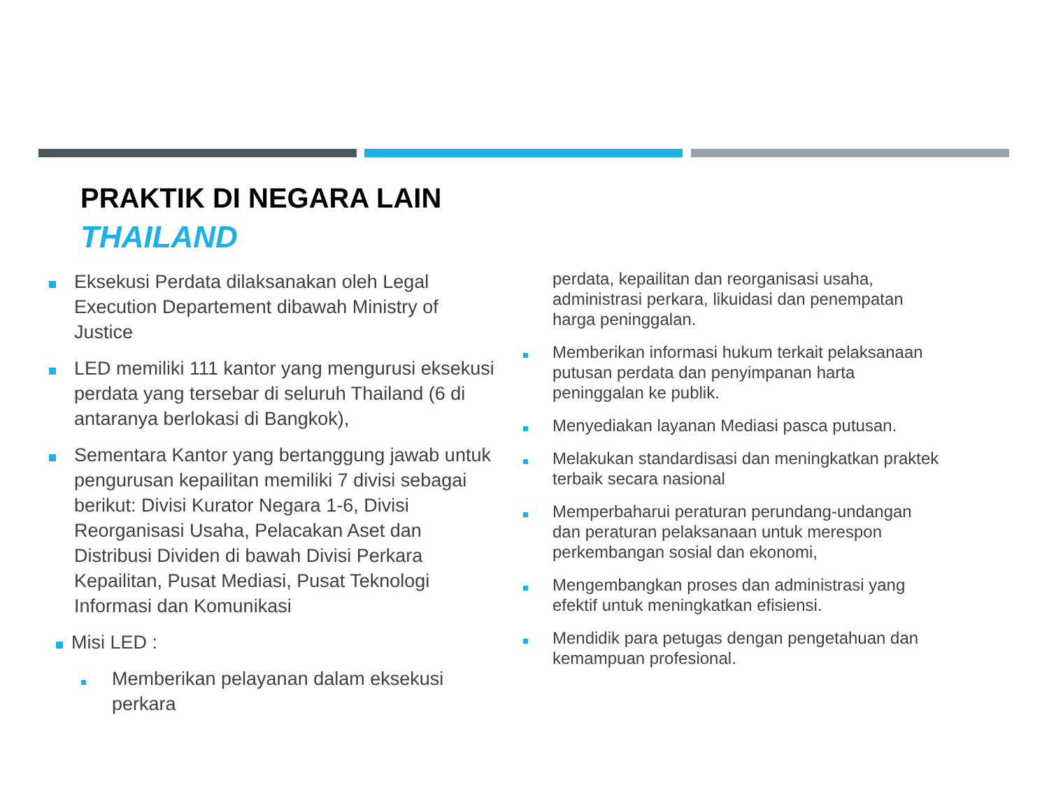PRAKTIK DI NEGARA LAIN
THAILAND
Eksekusi Perdata dilaksanakan oleh Legal Execution Departement dibawah Ministry of Justice
LED memiliki 111 kantor yang mengurusi eksekusi perdata yang tersebar di seluruh Thailand (6 di antaranya berlokasi di Bangkok),
Sementara Kantor yang bertanggung jawab untuk pengurusan kepailitan memiliki 7 divisi sebagai berikut: Divisi Kurator Negara 1-6, Divisi Reorganisasi Usaha, Pelacakan Aset dan Distribusi Dividen di bawah Divisi Perkara Kepailitan, Pusat Mediasi, Pusat Teknologi Informasi dan Komunikasi
Misi LED :
Memberikan pelayanan dalam eksekusi perkara
perdata, kepailitan dan reorganisasi usaha, administrasi perkara, likuidasi dan penempatan harga peninggalan.
Memberikan informasi hukum terkait pelaksanaan putusan perdata dan penyimpanan harta peninggalan ke publik.
Menyediakan layanan Mediasi pasca putusan.
Melakukan standardisasi dan meningkatkan praktek terbaik secara nasional
Memperbaharui peraturan perundang-undangan dan peraturan pelaksanaan untuk merespon perkembangan sosial dan ekonomi,
Mengembangkan proses dan administrasi yang efektif untuk meningkatkan efisiensi.
Mendidik para petugas dengan pengetahuan dan kemampuan profesional.